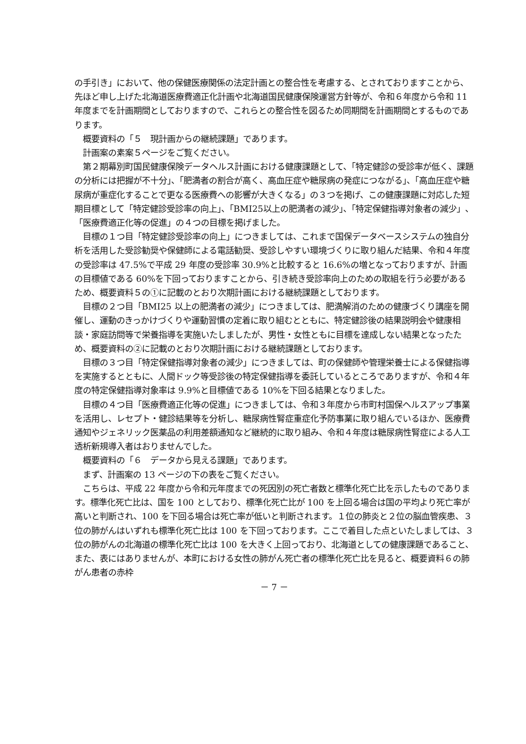の手引き」において、他の保健医療関係の法定計画との整合性を考慮する、とされておりますことから、先ほど申し上げた北海道医療費適正化計画や北海道国民健康保険運営方針等が、令和６年度から令和 11 年度までを計画期間としておりますので、これらとの整合性を図るため同期間を計画期間とするものであります。
　概要資料の「５　現計画からの継続課題」であります。
　計画案の素案５ページをご覧ください。
　第２期幕別町国民健康保険データヘルス計画における健康課題として、「特定健診の受診率が低く、課題の分析には把握が不十分」、「肥満者の割合が高く、高血圧症や糖尿病の発症につながる」、「高血圧症や糖尿病が重症化することで更なる医療費への影響が大きくなる」の３つを掲げ、この健康課題に対応した短期目標として「特定健診受診率の向上」、「BMI25以上の肥満者の減少」、「特定保健指導対象者の減少」、「医療費適正化等の促進」の４つの目標を掲げました。
　目標の１つ目「特定健診受診率の向上」につきましては、これまで国保データベースシステムの独自分析を活用した受診勧奨や保健師による電話勧奨、受診しやすい環境づくりに取り組んだ結果、令和４年度の受診率は 47.5%で平成 29 年度の受診率 30.9%と比較すると 16.6%の増となっておりますが、計画の目標値である 60%を下回っておりますことから、引き続き受診率向上のための取組を行う必要があるため、概要資料５の①に記載のとおり次期計画における継続課題としております。
　目標の２つ目「BMI25 以上の肥満者の減少」につきましては、肥満解消のための健康づくり講座を開催し、運動のきっかけづくりや運動習慣の定着に取り組むとともに、特定健診後の結果説明会や健康相談・家庭訪問等で栄養指導を実施いたしましたが、男性・女性ともに目標を達成しない結果となったため、概要資料の②に記載のとおり次期計画における継続課題としております。
　目標の３つ目「特定保健指導対象者の減少」につきましては、町の保健師や管理栄養士による保健指導を実施するとともに、人間ドック等受診後の特定保健指導を委託しているところでありますが、令和４年度の特定保健指導対象率は 9.9%と目標値である 10%を下回る結果となりました。
　目標の４つ目「医療費適正化等の促進」につきましては、令和３年度から市町村国保ヘルスアップ事業を活用し、レセプト・健診結果等を分析し、糖尿病性腎症重症化予防事業に取り組んでいるほか、医療費通知やジェネリック医薬品の利用差額通知など継続的に取り組み、令和４年度は糖尿病性腎症による人工透析新規導入者はおりませんでした。
　概要資料の「６　データから見える課題」であります。
　まず、計画案の 13 ページの下の表をご覧ください。
　こちらは、平成 22 年度から令和元年度までの死因別の死亡者数と標準化死亡比を示したものであります。標準化死亡比は、国を 100 としており、標準化死亡比が 100 を上回る場合は国の平均より死亡率が高いと判断され、100 を下回る場合は死亡率が低いと判断されます。１位の肺炎と２位の脳血管疾患、３位の肺がんはいずれも標準化死亡比は 100 を下回っております。ここで着目した点といたしましては、３位の肺がんの北海道の標準化死亡比は 100 を大きく上回っており、北海道としての健康課題であること、また、表にはありませんが、本町における女性の肺がん死亡者の標準化死亡比を見ると、概要資料６の肺がん患者の赤枠
－ 7 －